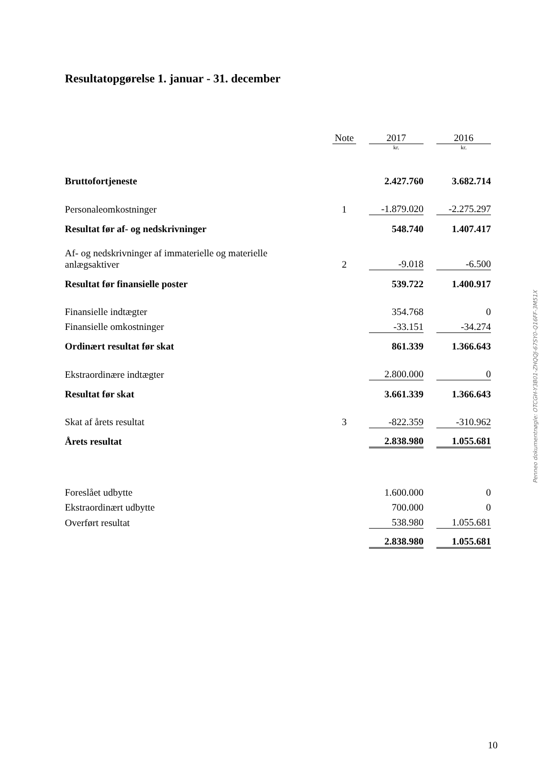Resultatopgørelse 1. januar - 31. december
| | Note | | 2017 | | 2016 |
| | | | kr. | | kr. |
| Bruttofortjeneste | | | 2.427.760 | | 3.682.714 |
| Personaleomkostninger | 1 | | -1.879.020 | | -2.275.297 |
| Resultat før af- og nedskrivninger | | | 548.740 | | 1.407.417 |
| Af- og nedskrivninger af immaterielle og materielle anlægsaktiver | 2 | | -9.018 | | -6.500 |
| Resultat før finansielle poster | | | 539.722 | | 1.400.917 |
| Finansielle indtægter | | | 354.768 | | 0 |
| Finansielle omkostninger | | | -33.151 | | -34.274 |
| Ordinært resultat før skat | | | 861.339 | | 1.366.643 |
| Ekstraordinære indtægter | | | 2.800.000 | | 0 |
| Resultat før skat | | | 3.661.339 | | 1.366.643 |
| Skat af årets resultat | 3 | | -822.359 | | -310.962 |
| Årets resultat | | | 2.838.980 | | 1.055.681 |
| Foreslået udbytte | | | 1.600.000 | | 0 |
| Ekstraordinært udbytte | | | 700.000 | | 0 |
| Overført resultat | | | 538.980 | | 1.055.681 |
| | | | 2.838.980 | | 1.055.681 |
Penneo dokumentnøgle: OTCGH-Y3B01-ZHQQJ-67SY0-Q16FF-3M51X
10